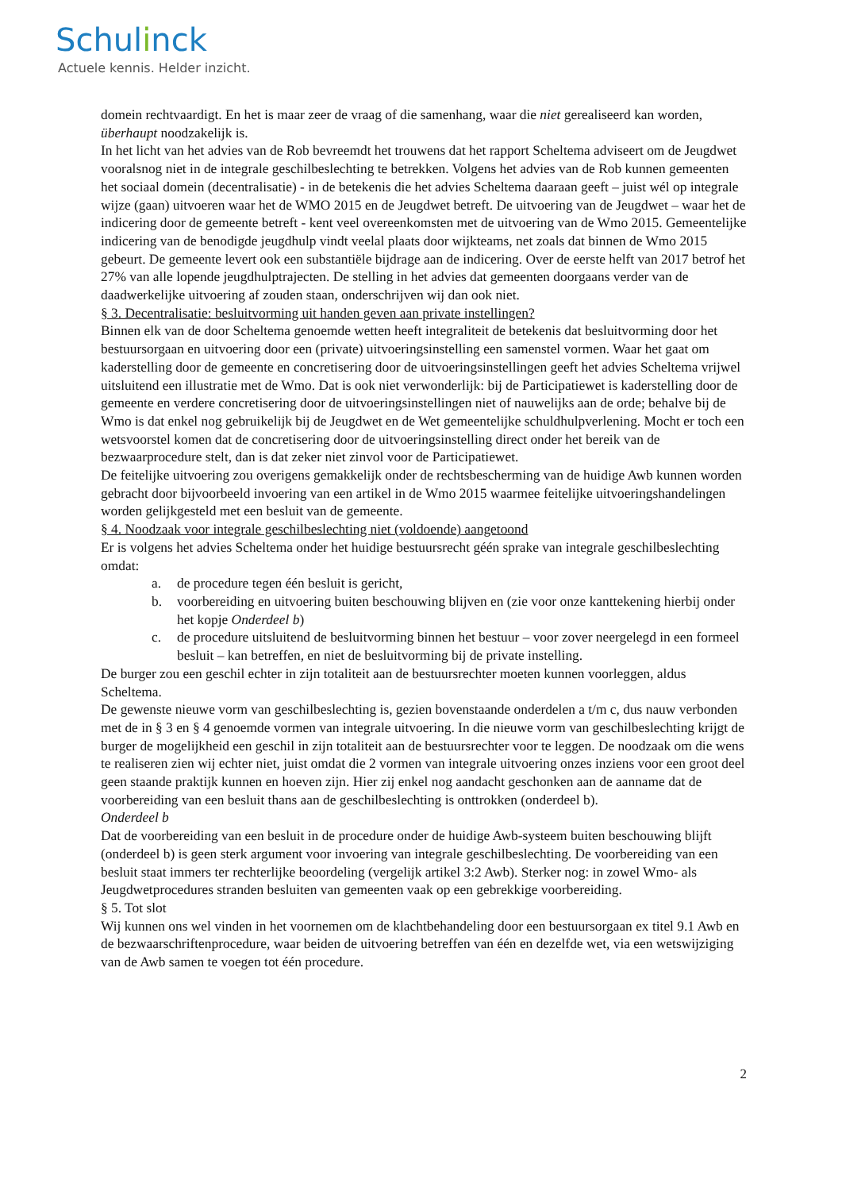Schulinck
Actuele kennis. Helder inzicht.
domein rechtvaardigt. En het is maar zeer de vraag of die samenhang, waar die niet gerealiseerd kan worden, überhaupt noodzakelijk is.
In het licht van het advies van de Rob bevreemdt het trouwens dat het rapport Scheltema adviseert om de Jeugdwet vooralsnog niet in de integrale geschilbeslechting te betrekken. Volgens het advies van de Rob kunnen gemeenten het sociaal domein (decentralisatie) - in de betekenis die het advies Scheltema daaraan geeft – juist wél op integrale wijze (gaan) uitvoeren waar het de WMO 2015 en de Jeugdwet betreft. De uitvoering van de Jeugdwet – waar het de indicering door de gemeente betreft - kent veel overeenkomsten met de uitvoering van de Wmo 2015. Gemeentelijke indicering van de benodigde jeugdhulp vindt veelal plaats door wijkteams, net zoals dat binnen de Wmo 2015 gebeurt. De gemeente levert ook een substantiële bijdrage aan de indicering. Over de eerste helft van 2017 betrof het 27% van alle lopende jeugdhulptrajecten. De stelling in het advies dat gemeenten doorgaans verder van de daadwerkelijke uitvoering af zouden staan, onderschrijven wij dan ook niet.
§ 3. Decentralisatie: besluitvorming uit handen geven aan private instellingen?
Binnen elk van de door Scheltema genoemde wetten heeft integraliteit de betekenis dat besluitvorming door het bestuursorgaan en uitvoering door een (private) uitvoeringsinstelling een samenstel vormen. Waar het gaat om kaderstelling door de gemeente en concretisering door de uitvoeringsinstellingen geeft het advies Scheltema vrijwel uitsluitend een illustratie met de Wmo. Dat is ook niet verwonderlijk: bij de Participatiewet is kaderstelling door de gemeente en verdere concretisering door de uitvoeringsinstellingen niet of nauwelijks aan de orde; behalve bij de Wmo is dat enkel nog gebruikelijk bij de Jeugdwet en de Wet gemeentelijke schuldhulpverlening. Mocht er toch een wetsvoorstel komen dat de concretisering door de uitvoeringsinstelling direct onder het bereik van de bezwaarprocedure stelt, dan is dat zeker niet zinvol voor de Participatiewet.
De feitelijke uitvoering zou overigens gemakkelijk onder de rechtsbescherming van de huidige Awb kunnen worden gebracht door bijvoorbeeld invoering van een artikel in de Wmo 2015 waarmee feitelijke uitvoeringshandelingen worden gelijkgesteld met een besluit van de gemeente.
§ 4. Noodzaak voor integrale geschilbeslechting niet (voldoende) aangetoond
Er is volgens het advies Scheltema onder het huidige bestuursrecht géén sprake van integrale geschilbeslechting omdat:
a. de procedure tegen één besluit is gericht,
b. voorbereiding en uitvoering buiten beschouwing blijven en (zie voor onze kanttekening hierbij onder het kopje Onderdeel b)
c. de procedure uitsluitend de besluitvorming binnen het bestuur – voor zover neergelegd in een formeel besluit – kan betreffen, en niet de besluitvorming bij de private instelling.
De burger zou een geschil echter in zijn totaliteit aan de bestuursrechter moeten kunnen voorleggen, aldus Scheltema.
De gewenste nieuwe vorm van geschilbeslechting is, gezien bovenstaande onderdelen a t/m c, dus nauw verbonden met de in § 3 en § 4 genoemde vormen van integrale uitvoering. In die nieuwe vorm van geschilbeslechting krijgt de burger de mogelijkheid een geschil in zijn totaliteit aan de bestuursrechter voor te leggen. De noodzaak om die wens te realiseren zien wij echter niet, juist omdat die 2 vormen van integrale uitvoering onzes inziens voor een groot deel geen staande praktijk kunnen en hoeven zijn. Hier zij enkel nog aandacht geschonken aan de aanname dat de voorbereiding van een besluit thans aan de geschilbeslechting is onttrokken (onderdeel b).
Onderdeel b
Dat de voorbereiding van een besluit in de procedure onder de huidige Awb-systeem buiten beschouwing blijft (onderdeel b) is geen sterk argument voor invoering van integrale geschilbeslechting. De voorbereiding van een besluit staat immers ter rechterlijke beoordeling (vergelijk artikel 3:2 Awb). Sterker nog: in zowel Wmo- als Jeugdwetprocedures stranden besluiten van gemeenten vaak op een gebrekkige voorbereiding.
§ 5. Tot slot
Wij kunnen ons wel vinden in het voornemen om de klachtbehandeling door een bestuursorgaan ex titel 9.1 Awb en de bezwaarschriftenprocedure, waar beiden de uitvoering betreffen van één en dezelfde wet, via een wetswijziging van de Awb samen te voegen tot één procedure.
2